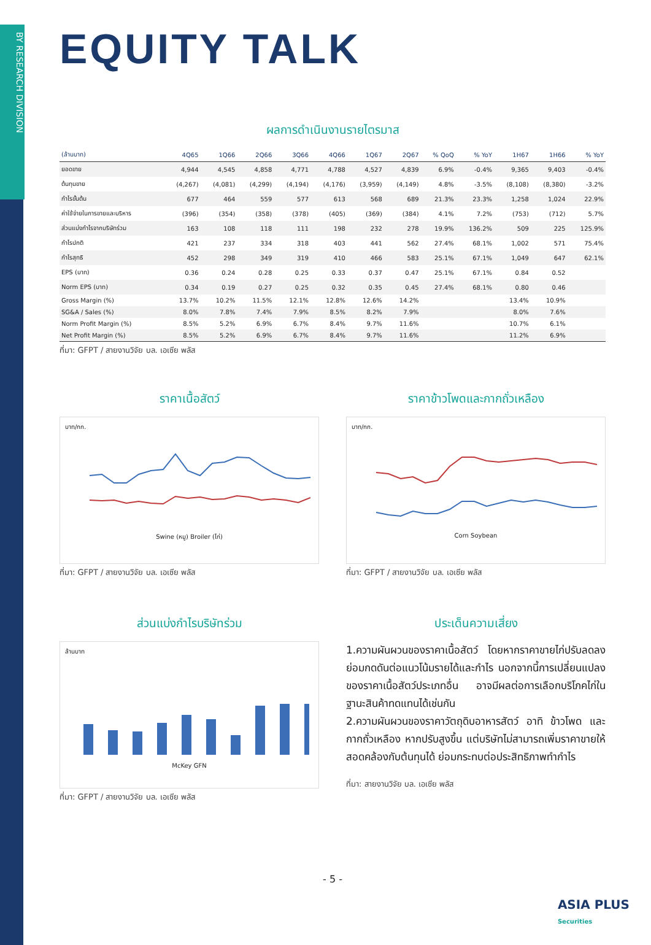BY RESEARCH DIVISION
EQUITY TALK
ผลการดำเนินงานรายไตรมาส
| (ล้านบาท) | 4Q65 | 1Q66 | 2Q66 | 3Q66 | 4Q66 | 1Q67 | 2Q67 | % QoQ | % YoY | 1H67 | 1H66 | % YoY |
| --- | --- | --- | --- | --- | --- | --- | --- | --- | --- | --- | --- | --- |
| ยอดขาย | 4,944 | 4,545 | 4,858 | 4,771 | 4,788 | 4,527 | 4,839 | 6.9% | -0.4% | 9,365 | 9,403 | -0.4% |
| ต้นทุนขาย | (4,267) | (4,081) | (4,299) | (4,194) | (4,176) | (3,959) | (4,149) | 4.8% | -3.5% | (8,108) | (8,380) | -3.2% |
| กำไรขั้นต้น | 677 | 464 | 559 | 577 | 613 | 568 | 689 | 21.3% | 23.3% | 1,258 | 1,024 | 22.9% |
| ค่าใช้จ่ายในการขายและบริหาร | (396) | (354) | (358) | (378) | (405) | (369) | (384) | 4.1% | 7.2% | (753) | (712) | 5.7% |
| ส่วนแบ่งกำไรจากบริษัทร่วม | 163 | 108 | 118 | 111 | 198 | 232 | 278 | 19.9% | 136.2% | 509 | 225 | 125.9% |
| กำไรปกติ | 421 | 237 | 334 | 318 | 403 | 441 | 562 | 27.4% | 68.1% | 1,002 | 571 | 75.4% |
| กำไรสุทธิ | 452 | 298 | 349 | 319 | 410 | 466 | 583 | 25.1% | 67.1% | 1,049 | 647 | 62.1% |
| EPS (บาท) | 0.36 | 0.24 | 0.28 | 0.25 | 0.33 | 0.37 | 0.47 | 25.1% | 67.1% | 0.84 | 0.52 | |
| Norm EPS (บาท) | 0.34 | 0.19 | 0.27 | 0.25 | 0.32 | 0.35 | 0.45 | 27.4% | 68.1% | 0.80 | 0.46 | |
| Gross Margin (%) | 13.7% | 10.2% | 11.5% | 12.1% | 12.8% | 12.6% | 14.2% | | | 13.4% | 10.9% | |
| SG&A / Sales (%) | 8.0% | 7.8% | 7.4% | 7.9% | 8.5% | 8.2% | 7.9% | | | 8.0% | 7.6% | |
| Norm Profit Margin (%) | 8.5% | 5.2% | 6.9% | 6.7% | 8.4% | 9.7% | 11.6% | | | 10.7% | 6.1% | |
| Net Profit Margin (%) | 8.5% | 5.2% | 6.9% | 6.7% | 8.4% | 9.7% | 11.6% | | | 11.2% | 6.9% | |
ที่มา: GFPT / สายงานวิจัย บล. เอเซีย พลัส
ราคาเนื้อสัตว์
บาท/กก.
Swine (หมู) Broiler (ไก่)
ที่มา: GFPT / สายงานวิจัย บล. เอเซีย พลัส
ราคาข้าวโพดและกากถั่วเหลือง
บาท/กก.
Corn Soybean
ที่มา: GFPT / สายงานวิจัย บล. เอเซีย พลัส
ส่วนแบ่งกำไรบริษัทร่วม
ล้านบาท
McKey GFN
ที่มา: GFPT / สายงานวิจัย บล. เอเซีย พลัส
ประเด็นความเสี่ยง
1.ความผันผวนของราคาเนื้อสัตว์ โดยหากราคาขายไก่ปรับลดลง ย่อมกดดันต่อแนวโน้มรายได้และกำไร นอกจากนี้การเปลี่ยนแปลงของราคาเนื้อสัตว์ประเภทอื่น อาจมีผลต่อการเลือกบริโภคไก่ในฐานะสินค้าทดแทนได้เช่นกัน
2.ความผันผวนของราคาวัตถุดิบอาหารสัตว์ อาทิ ข้าวโพด และ กากถั่วเหลือง หากปรับสูงขึ้น แต่บริษัทไม่สามารถเพิ่มราคาขายให้สอดคล้องกับต้นทุนได้ ย่อมกระทบต่อประสิทธิภาพทำกำไร
ที่มา: สายงานวิจัย บล. เอเซีย พลัส
- 5 -
ASIA PLUS
Securities